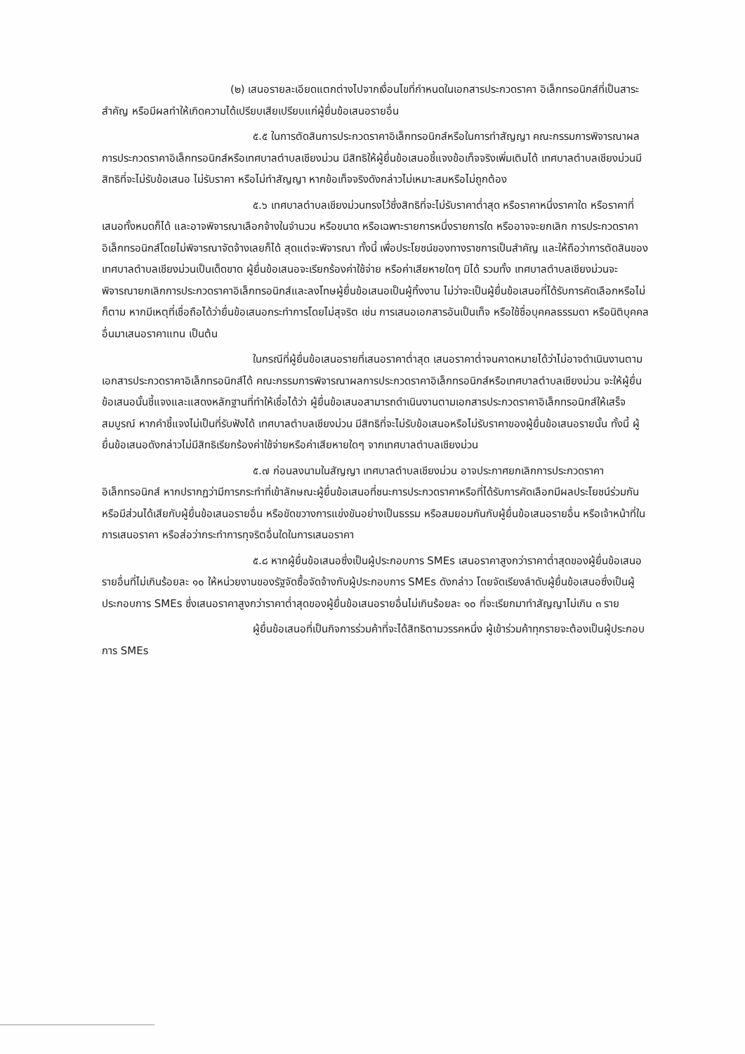(๒) เสนอรายละเอียดแตกต่างไปจากเงื่อนไขที่กำหนดในเอกสารประกวดราคา อิเล็กทรอนิกส์ที่เป็นสาระสำคัญ หรือมีผลทำให้เกิดความได้เปรียบเสียเปรียบแก่ผู้ยื่นข้อเสนอรายอื่น
๕.๕ ในการตัดสินการประกวดราคาอิเล็กทรอนิกส์หรือในการทำสัญญา คณะกรรมการพิจารณาผลการประกวดราคาอิเล็กทรอนิกส์หรือเทศบาลตำบลเชียงม่วน มีสิทธิให้ผู้ยื่นข้อเสนอชี้แจงข้อเท็จจริงเพิ่มเติมได้ เทศบาลตำบลเชียงม่วนมีสิทธิที่จะไม่รับข้อเสนอ ไม่รับราคา หรือไม่ทำสัญญา หากข้อเท็จจริงดังกล่าวไม่เหมาะสมหรือไม่ถูกต้อง
๕.๖ เทศบาลตำบลเชียงม่วนทรงไว้ซึ่งสิทธิที่จะไม่รับราคาต่ำสุด หรือราคาหนึ่งราคาใด หรือราคาที่เสนอทั้งหมดก็ได้ และอาจพิจารณาเลือกจ้างในจำนวน หรือขนาด หรือเฉพาะรายการหนึ่งรายการใด หรืออาจจะยกเลิก การประกวดราคาอิเล็กทรอนิกส์โดยไม่พิจารณาจัดจ้างเลยก็ได้ สุดแต่จะพิจารณา ทั้งนี้ เพื่อประโยชน์ของทางราชการเป็นสำคัญ และให้ถือว่าการตัดสินของ เทศบาลตำบลเชียงม่วนเป็นเด็ดขาด ผู้ยื่นข้อเสนอจะเรียกร้องค่าใช้จ่าย หรือค่าเสียหายใดๆ มิได้ รวมทั้ง เทศบาลตำบลเชียงม่วนจะพิจารณายกเลิกการประกวดราคาอิเล็กทรอนิกส์และลงโทษผู้ยื่นข้อเสนอเป็นผู้ทิ้งงาน ไม่ว่าจะเป็นผู้ยื่นข้อเสนอที่ได้รับการคัดเลือกหรือไม่ก็ตาม หากมีเหตุที่เชื่อถือได้ว่ายื่นข้อเสนอกระทำการโดยไม่สุจริต เช่น การเสนอเอกสารอันเป็นเท็จ หรือใช้ชื่อบุคคลธรรมดา หรือนิติบุคคลอื่นมาเสนอราคาแทน เป็นต้น
ในกรณีที่ผู้ยื่นข้อเสนอรายที่เสนอราคาต่ำสุด เสนอราคาต่ำจนคาดหมายได้ว่าไม่อาจดำเนินงานตามเอกสารประกวดราคาอิเล็กทรอนิกส์ได้ คณะกรรมการพิจารณาผลการประกวดราคาอิเล็กทรอนิกส์หรือเทศบาลตำบลเชียงม่วน จะให้ผู้ยื่นข้อเสนอนั้นชี้แจงและแสดงหลักฐานที่ทำให้เชื่อได้ว่า ผู้ยื่นข้อเสนอสามารถดำเนินงานตามเอกสารประกวดราคาอิเล็กทรอนิกส์ให้เสร็จสมบูรณ์ หากคำชี้แจงไม่เป็นที่รับฟังได้ เทศบาลตำบลเชียงม่วน มีสิทธิที่จะไม่รับข้อเสนอหรือไม่รับราคาของผู้ยื่นข้อเสนอรายนั้น ทั้งนี้ ผู้ยื่นข้อเสนอดังกล่าวไม่มีสิทธิเรียกร้องค่าใช้จ่ายหรือค่าเสียหายใดๆ จากเทศบาลตำบลเชียงม่วน
๕.๗ ก่อนลงนามในสัญญา เทศบาลตำบลเชียงม่วน อาจประกาศยกเลิกการประกวดราคาอิเล็กทรอนิกส์ หากปรากฏว่ามีการกระทำที่เข้าลักษณะผู้ยื่นข้อเสนอที่ชนะการประกวดราคาหรือที่ได้รับการคัดเลือกมีผลประโยชน์ร่วมกัน หรือมีส่วนได้เสียกับผู้ยื่นข้อเสนอรายอื่น หรือขัดขวางการแข่งขันอย่างเป็นธรรม หรือสมยอมกันกับผู้ยื่นข้อเสนอรายอื่น หรือเจ้าหน้าที่ในการเสนอราคา หรือส่อว่ากระทำการทุจริตอื่นใดในการเสนอราคา
๕.๘ หากผู้ยื่นข้อเสนอซึ่งเป็นผู้ประกอบการ SMEs เสนอราคาสูงกว่าราคาต่ำสุดของผู้ยื่นข้อเสนอรายอื่นที่ไม่เกินร้อยละ ๑๐ ให้หน่วยงานของรัฐจัดซื้อจัดจ้างกับผู้ประกอบการ SMEs ดังกล่าว โดยจัดเรียงลำดับผู้ยื่นข้อเสนอซึ่งเป็นผู้ประกอบการ SMEs ซึ่งเสนอราคาสูงกว่าราคาต่ำสุดของผู้ยื่นข้อเสนอรายอื่นไม่เกินร้อยละ ๑๐ ที่จะเรียกมาทำสัญญาไม่เกิน ๓ ราย
ผู้ยื่นข้อเสนอที่เป็นกิจการร่วมค้าที่จะได้สิทธิตามวรรคหนึ่ง ผู้เข้าร่วมค้าทุกรายจะต้องเป็นผู้ประกอบการ SMEs